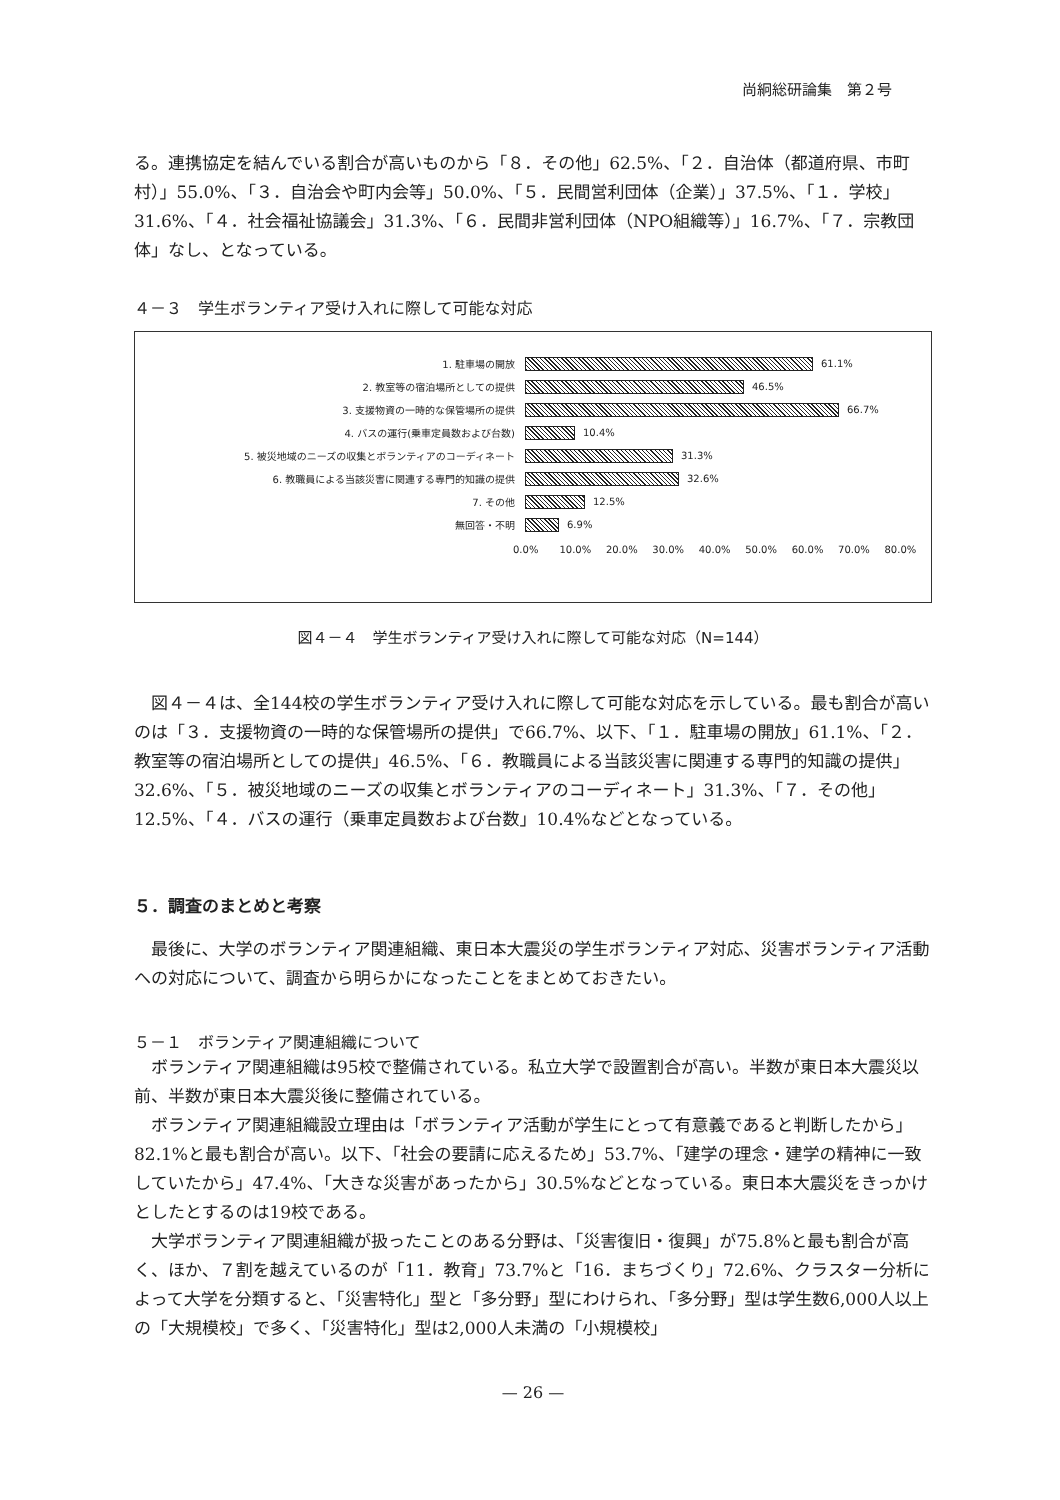尚絅総研論集　第２号
る。連携協定を結んでいる割合が高いものから「８．その他」62.5%、「２．自治体（都道府県、市町村）」55.0%、「３．自治会や町内会等」50.0%、「５．民間営利団体（企業）」37.5%、「１．学校」31.6%、「４．社会福祉協議会」31.3%、「６．民間非営利団体（NPO組織等）」16.7%、「７．宗教団体」なし、となっている。
４－３　学生ボランティア受け入れに際して可能な対応
1. 駐車場の開放 61.1%
2. 教室等の宿泊場所としての提供 46.5%
3. 支援物資の一時的な保管場所の提供 66.7%
4. バスの運行(乗車定員数および台数) 10.4%
5. 被災地域のニーズの収集とボランティアのコーディネート 31.3%
6. 教職員による当該災害に関連する専門的知識の提供 32.6%
7. その他 12.5%
無回答・不明 6.9%
0.0% 10.0% 20.0% 30.0% 40.0% 50.0% 60.0% 70.0% 80.0%
図４－４　学生ボランティア受け入れに際して可能な対応（N=144）
図４－４は、全144校の学生ボランティア受け入れに際して可能な対応を示している。最も割合が高いのは「３．支援物資の一時的な保管場所の提供」で66.7%、以下、「１．駐車場の開放」61.1%、「２．教室等の宿泊場所としての提供」46.5%、「６．教職員による当該災害に関連する専門的知識の提供」32.6%、「５．被災地域のニーズの収集とボランティアのコーディネート」31.3%、「７．その他」12.5%、「４．バスの運行（乗車定員数および台数」10.4%などとなっている。
５．調査のまとめと考察
最後に、大学のボランティア関連組織、東日本大震災の学生ボランティア対応、災害ボランティア活動への対応について、調査から明らかになったことをまとめておきたい。
５－１　ボランティア関連組織について
ボランティア関連組織は95校で整備されている。私立大学で設置割合が高い。半数が東日本大震災以前、半数が東日本大震災後に整備されている。
ボランティア関連組織設立理由は「ボランティア活動が学生にとって有意義であると判断したから」82.1%と最も割合が高い。以下、「社会の要請に応えるため」53.7%、「建学の理念・建学の精神に一致していたから」47.4%、「大きな災害があったから」30.5%などとなっている。東日本大震災をきっかけとしたとするのは19校である。
大学ボランティア関連組織が扱ったことのある分野は、「災害復旧・復興」が75.8%と最も割合が高く、ほか、７割を越えているのが「11．教育」73.7%と「16．まちづくり」72.6%、クラスター分析によって大学を分類すると、「災害特化」型と「多分野」型にわけられ、「多分野」型は学生数6,000人以上の「大規模校」で多く、「災害特化」型は2,000人未満の「小規模校」
— 26 —